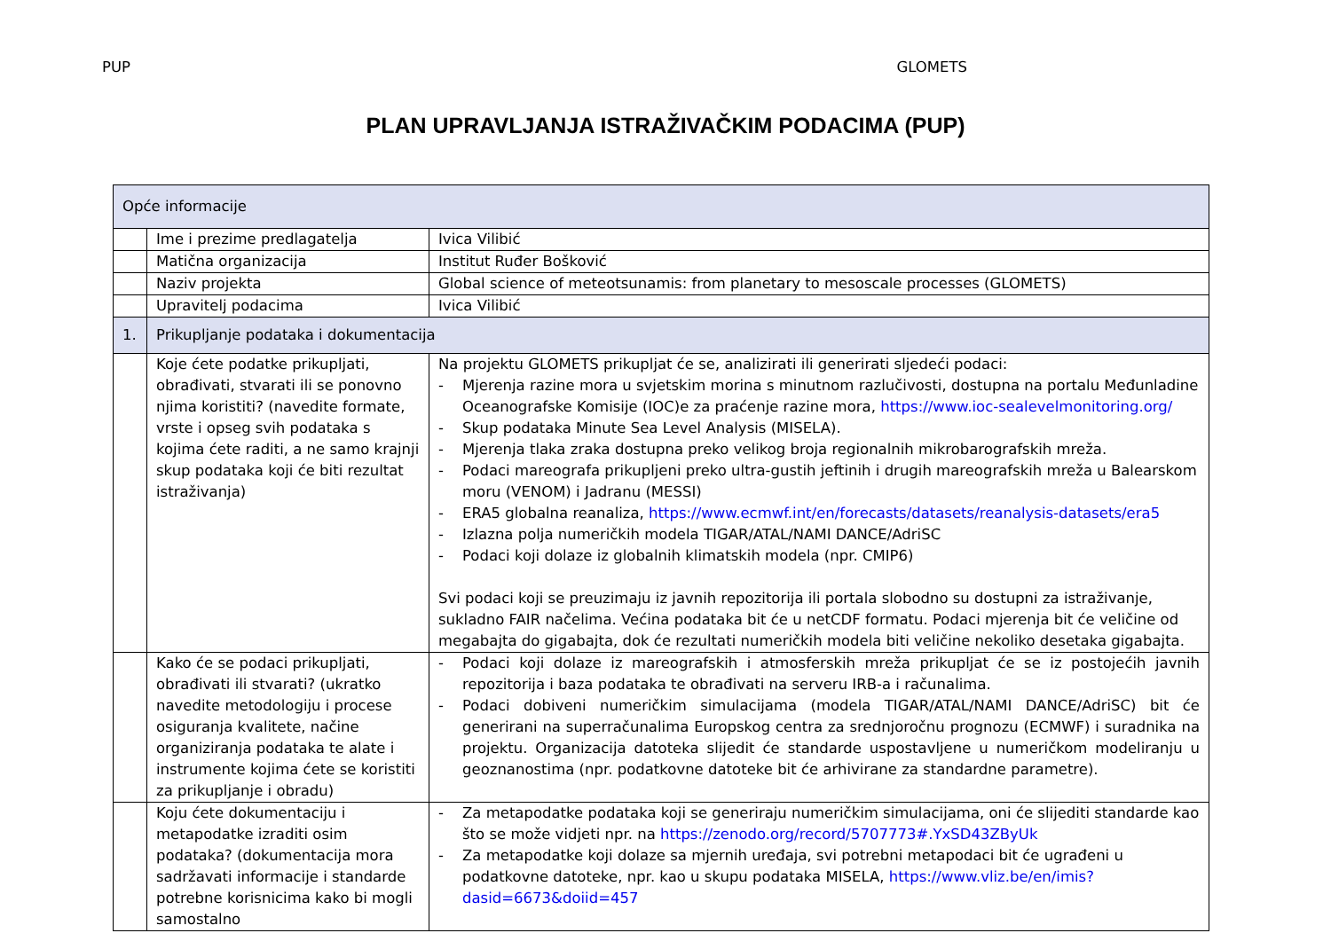PUP GLOMETS
PLAN UPRAVLJANJA ISTRAŽIVAČKIM PODACIMA (PUP)
| Opće informacije | | |
| | Ime i prezime predlagatelja | Ivica Vilibić |
| | Matična organizacija | Institut Ruđer Bošković |
| | Naziv projekta | Global science of meteotsunamis: from planetary to mesoscale processes (GLOMETS) |
| | Upravitelj podacima | Ivica Vilibić |
| 1. | Prikupljanje podataka i dokumentacija | |
| | Koje ćete podatke prikupljati, obrađivati, stvarati ili se ponovno njima koristiti? (navedite formate, vrste i opseg svih podataka s kojima ćete raditi, a ne samo krajnji skup podataka koji će biti rezultat istraživanja) | Na projektu GLOMETS prikupljat će se, analizirati ili generirati sljedeći podaci: - Mjerenja razine mora u svjetskim morina s minutnom razlučivosti, dostupna na portalu Međunladine Oceanografske Komisije (IOC)e za praćenje razine mora, https://www.ioc-sealevelmonitoring.org/ - Skup podataka Minute Sea Level Analysis (MISELA). - Mjerenja tlaka zraka dostupna preko velikog broja regionalnih mikrobarografskih mreža. - Podaci mareografa prikupljeni preko ultra-gustih jeftinih i drugih mareografskih mreža u Balearskom moru (VENOM) i Jadranu (MESSI) - ERA5 globalna reanaliza, https://www.ecmwf.int/en/forecasts/datasets/reanalysis-datasets/era5 - Izlazna polja numeričkih modela TIGAR/ATAL/NAMI DANCE/AdriSC - Podaci koji dolaze iz globalnih klimatskih modela (npr. CMIP6) Svi podaci koji se preuzimaju iz javnih repozitorija ili portala slobodno su dostupni za istraživanje, sukladno FAIR načelima. Većina podataka bit će u netCDF formatu. Podaci mjerenja bit će veličine od megabajta do gigabajta, dok će rezultati numeričkih modela biti veličine nekoliko desetaka gigabajta. |
| | Kako će se podaci prikupljati, obrađivati ili stvarati? (ukratko navedite metodologiju i procese osiguranja kvalitete, načine organiziranja podataka te alate i instrumente kojima ćete se koristiti za prikupljanje i obradu) | - Podaci koji dolaze iz mareografskih i atmosferskih mreža prikupljat će se iz postojećih javnih repozitorija i baza podataka te obrađivati na serveru IRB-a i računalima. - Podaci dobiveni numeričkim simulacijama (modela TIGAR/ATAL/NAMI DANCE/AdriSC) bit će generirani na superračunalima Europskog centra za srednjoročnu prognozu (ECMWF) i suradnika na projektu. Organizacija datoteka slijedit će standarde uspostavljene u numeričkom modeliranju u geoznanostima (npr. podatkovne datoteke bit će arhivirane za standardne parametre). |
| | Koju ćete dokumentaciju i metapodatke izraditi osim podataka? (dokumentacija mora sadržavati informacije i standarde potrebne korisnicima kako bi mogli samostalno | - Za metapodatke podataka koji se generiraju numeričkim simulacijama, oni će slijediti standarde kao što se može vidjeti npr. na https://zenodo.org/record/5707773#.YxSD43ZByUk - Za metapodatke koji dolaze sa mjernih uređaja, svi potrebni metapodaci bit će ugrađeni u podatkovne datoteke, npr. kao u skupu podataka MISELA, https://www.vliz.be/en/imis?dasid=6673&doiid=457 |